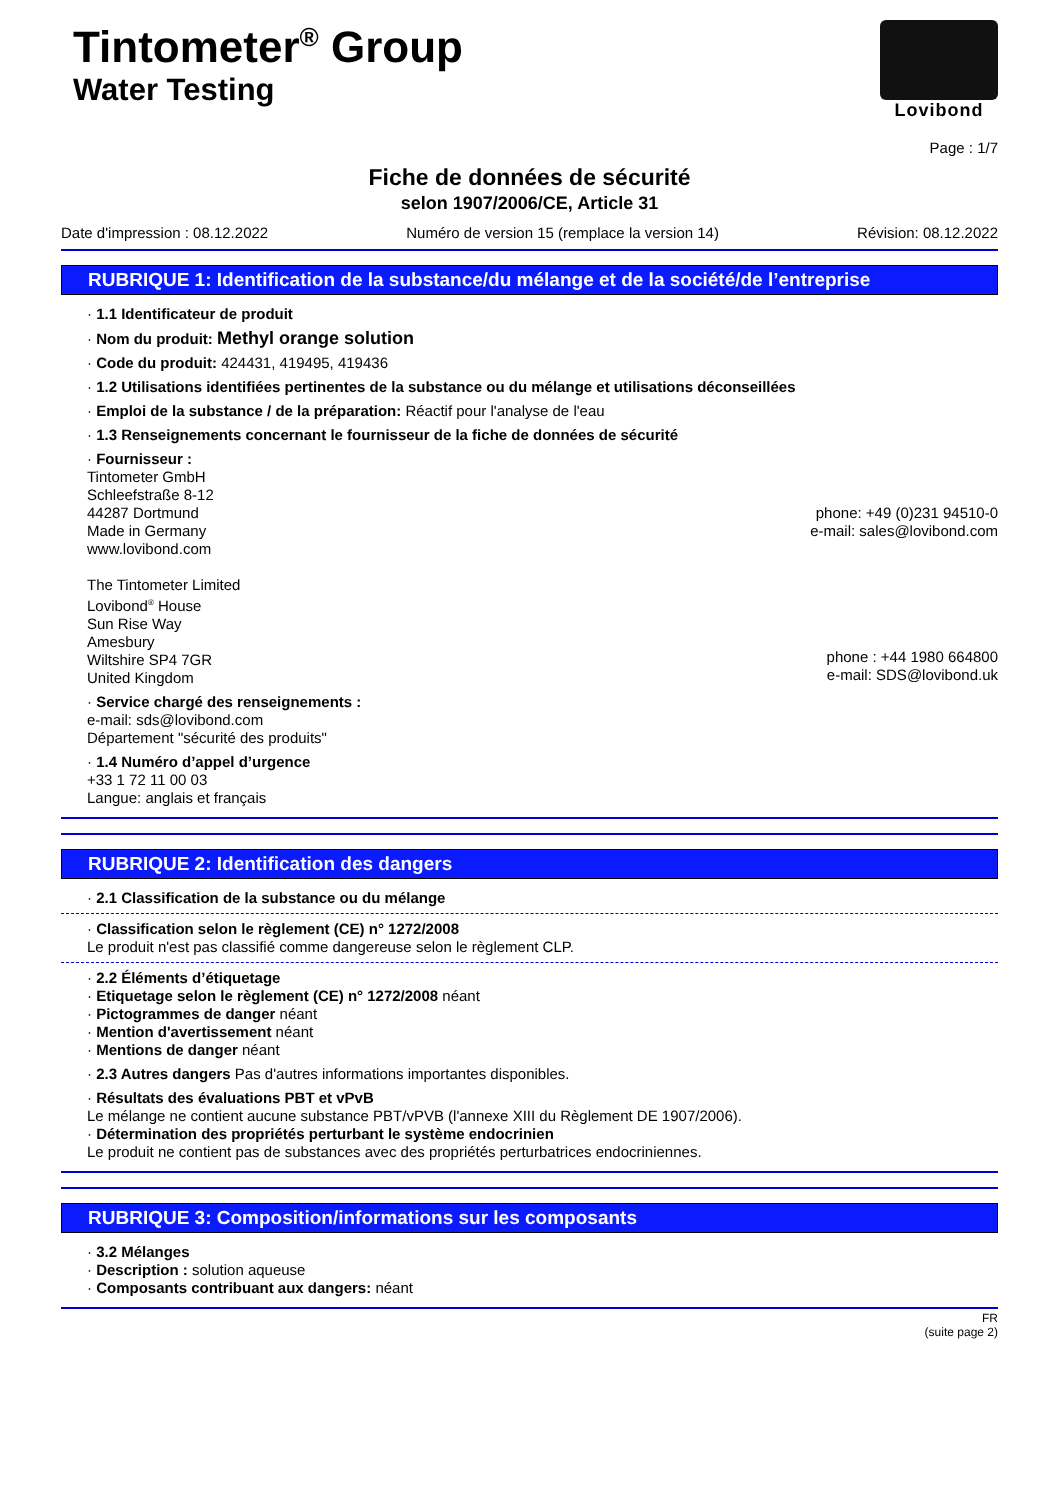Tintometer<sup>®</sup> Group
Water Testing
Lovibond
Page : 1/7
Fiche de données de sécurité
selon 1907/2006/CE, Article 31
Date d'impression : 08.12.2022 Numéro de version 15 (remplace la version 14) Révision: 08.12.2022
RUBRIQUE 1: Identification de la substance/du mélange et de la société/de l’entreprise
· 1.1 Identificateur de produit
· Nom du produit: Methyl orange solution
· Code du produit: 424431, 419495, 419436
· 1.2 Utilisations identifiées pertinentes de la substance ou du mélange et utilisations déconseillées
· Emploi de la substance / de la préparation: Réactif pour l'analyse de l'eau
· 1.3 Renseignements concernant le fournisseur de la fiche de données de sécurité
· Fournisseur :
Tintometer GmbH
Schleefstraße 8-12
44287 Dortmund
Made in Germany
www.lovibond.com
phone: +49 (0)231 94510-0
e-mail: sales@lovibond.com
The Tintometer Limited
Lovibond<sup>®</sup> House
Sun Rise Way
Amesbury
Wiltshire SP4 7GR
United Kingdom
phone : +44 1980 664800
e-mail: SDS@lovibond.uk
· Service chargé des renseignements :
e-mail: sds@lovibond.com
Département "sécurité des produits"
· 1.4 Numéro d’appel d’urgence
+33 1 72 11 00 03
Langue: anglais et français
RUBRIQUE 2: Identification des dangers
· 2.1 Classification de la substance ou du mélange
· Classification selon le règlement (CE) n° 1272/2008
Le produit n'est pas classifié comme dangereuse selon le règlement CLP.
· 2.2 Éléments d’étiquetage
· Etiquetage selon le règlement (CE) n° 1272/2008 néant
· Pictogrammes de danger néant
· Mention d'avertissement néant
· Mentions de danger néant
· 2.3 Autres dangers Pas d'autres informations importantes disponibles.
· Résultats des évaluations PBT et vPvB
Le mélange ne contient aucune substance PBT/vPVB (l'annexe XIII du Règlement DE 1907/2006).
· Détermination des propriétés perturbant le système endocrinien
Le produit ne contient pas de substances avec des propriétés perturbatrices endocriniennes.
RUBRIQUE 3: Composition/informations sur les composants
· 3.2 Mélanges
· Description : solution aqueuse
· Composants contribuant aux dangers: néant
FR
(suite page 2)